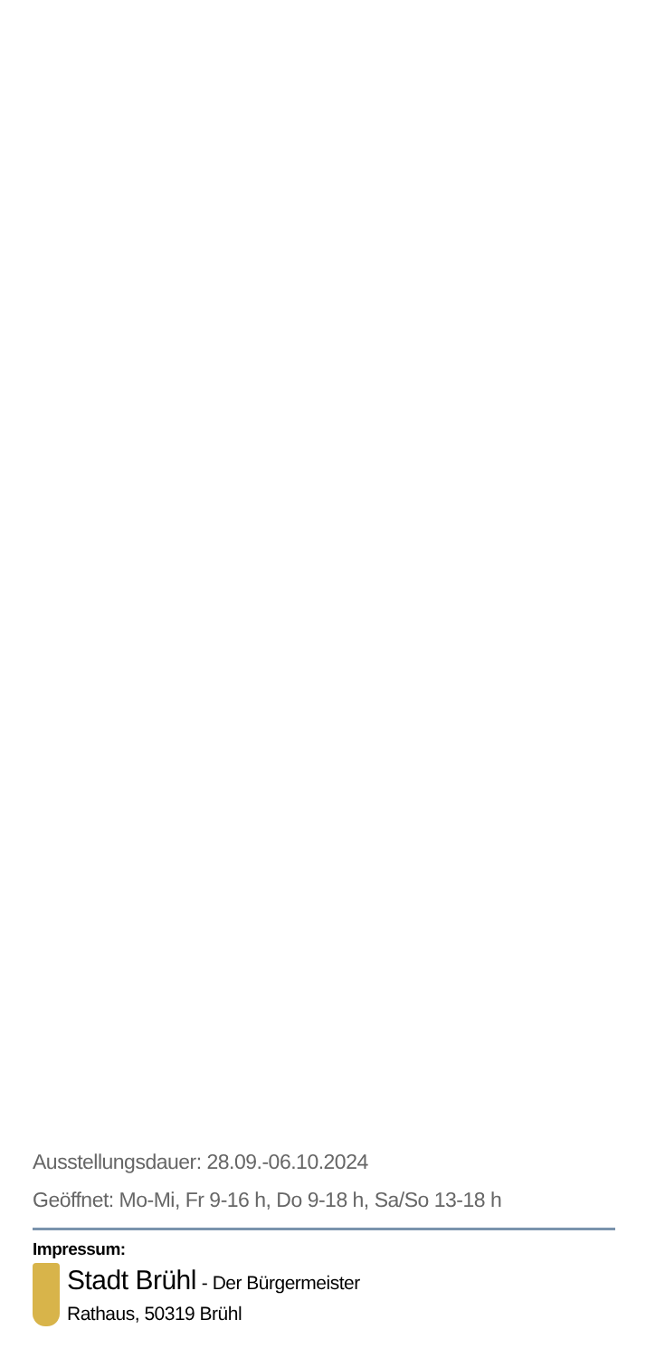Ausstellungsdauer: 28.09.-06.10.2024
Geöffnet: Mo-Mi, Fr 9-16 h, Do 9-18 h, Sa/So 13-18 h
Impressum:
Stadt Brühl - Der Bürgermeister
Rathaus, 50319 Brühl